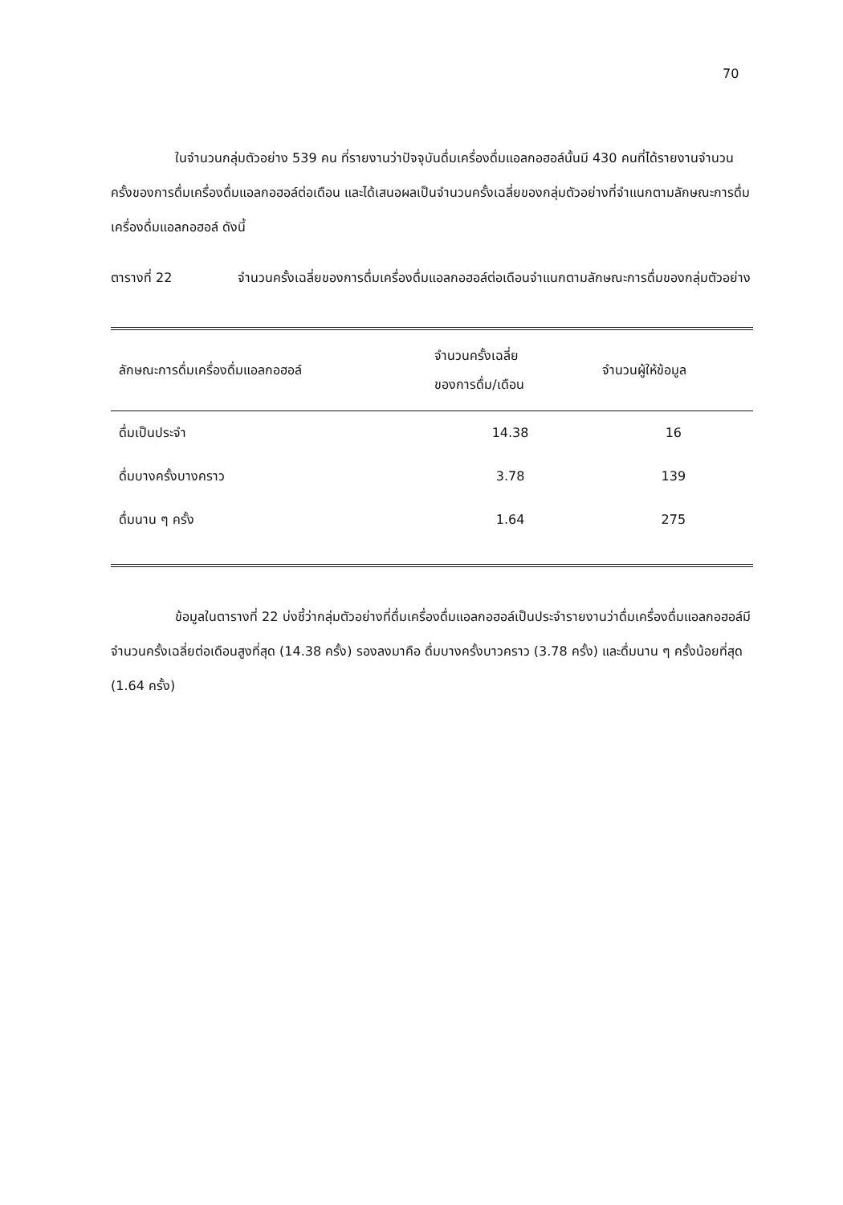70
ในจำนวนกลุ่มตัวอย่าง 539 คน ที่รายงานว่าปัจจุบันดื่มเครื่องดื่มแอลกอฮอล์นั้นมี 430 คนที่ได้รายงานจำนวนครั้งของการดื่มเครื่องดื่มแอลกอฮอล์ต่อเดือน และได้เสนอผลเป็นจำนวนครั้งเฉลี่ยของกลุ่มตัวอย่างที่จำแนกตามลักษณะการดื่มเครื่องดื่มแอลกอฮอล์ ดังนี้
ตารางที่ 22 จำนวนครั้งเฉลี่ยของการดื่มเครื่องดื่มแอลกอฮอล์ต่อเดือนจำแนกตามลักษณะการดื่มของกลุ่มตัวอย่าง
| ลักษณะการดื่มเครื่องดื่มแอลกอฮอล์ | จำนวนครั้งเฉลี่ย ของการดื่ม/เดือน | จำนวนผู้ให้ข้อมูล |
| --- | --- | --- |
| ดื่มเป็นประจำ | 14.38 | 16 |
| ดื่มบางครั้งบางคราว | 3.78 | 139 |
| ดื่มนาน ๆ ครั้ง | 1.64 | 275 |
ข้อมูลในตารางที่ 22 บ่งชี้ว่ากลุ่มตัวอย่างที่ดื่มเครื่องดื่มแอลกอฮอล์เป็นประจำรายงานว่าดื่มเครื่องดื่มแอลกอฮอล์มีจำนวนครั้งเฉลี่ยต่อเดือนสูงที่สุด (14.38 ครั้ง) รองลงมาคือ ดื่มบางครั้งบาวคราว (3.78 ครั้ง) และดื่มนาน ๆ ครั้งน้อยที่สุด (1.64 ครั้ง)